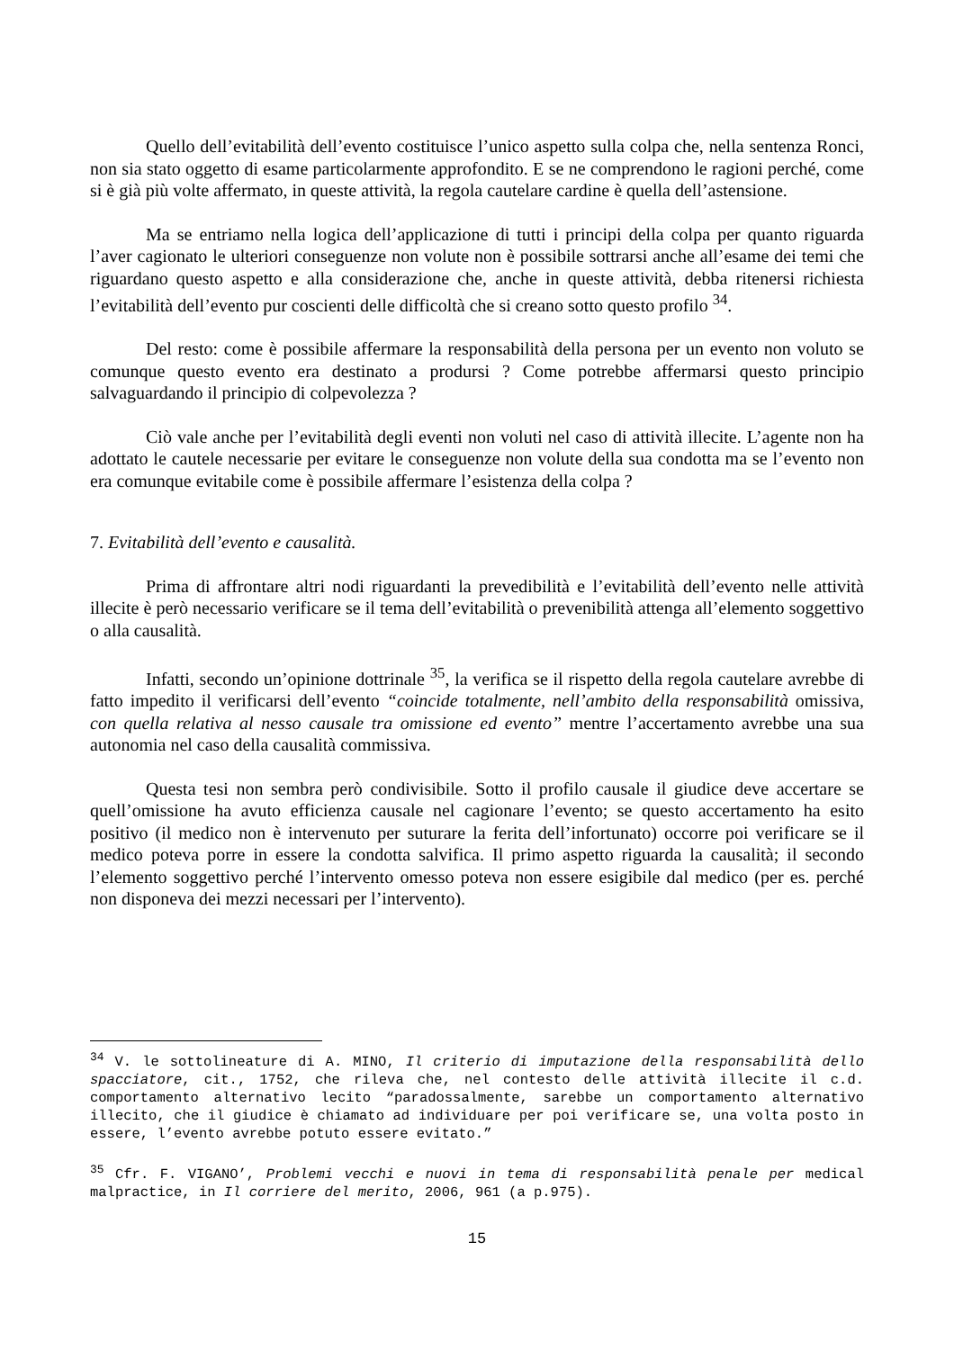Quello dell’evitabilità dell’evento costituisce l’unico aspetto sulla colpa che, nella sentenza Ronci, non sia stato oggetto di esame particolarmente approfondito. E se ne comprendono le ragioni perché, come si è già più volte affermato, in queste attività, la regola cautelare cardine è quella dell’astensione.
Ma se entriamo nella logica dell’applicazione di tutti i principi della colpa per quanto riguarda l’aver cagionato le ulteriori conseguenze non volute non è possibile sottrarsi anche all’esame dei temi che riguardano questo aspetto e alla considerazione che, anche in queste attività, debba ritenersi richiesta l’evitabilità dell’evento pur coscienti delle difficoltà che si creano sotto questo profilo <sup>34</sup>.
Del resto: come è possibile affermare la responsabilità della persona per un evento non voluto se comunque questo evento era destinato a prodursi ? Come potrebbe affermarsi questo principio salvaguardando il principio di colpevolezza ?
Ciò vale anche per l’evitabilità degli eventi non voluti nel caso di attività illecite. L’agente non ha adottato le cautele necessarie per evitare le conseguenze non volute della sua condotta ma se l’evento non era comunque evitabile come è possibile affermare l’esistenza della colpa ?
7. Evitabilità dell’evento e causalità.
Prima di affrontare altri nodi riguardanti la prevedibilità e l’evitabilità dell’evento nelle attività illecite è però necessario verificare se il tema dell’evitabilità o prevenibilità attenga all’elemento soggettivo o alla causalità.
Infatti, secondo un’opinione dottrinale <sup>35</sup>, la verifica se il rispetto della regola cautelare avrebbe di fatto impedito il verificarsi dell’evento “coincide totalmente, nell’ambito della responsabilità omissiva, con quella relativa al nesso causale tra omissione ed evento” mentre l’accertamento avrebbe una sua autonomia nel caso della causalità commissiva.
Questa tesi non sembra però condivisibile. Sotto il profilo causale il giudice deve accertare se quell’omissione ha avuto efficienza causale nel cagionare l’evento; se questo accertamento ha esito positivo (il medico non è intervenuto per suturare la ferita dell’infortunato) occorre poi verificare se il medico poteva porre in essere la condotta salvifica. Il primo aspetto riguarda la causalità; il secondo l’elemento soggettivo perché l’intervento omesso poteva non essere esigibile dal medico (per es. perché non disponeva dei mezzi necessari per l’intervento).
<sup>34</sup> V. le sottolineature di A. MINO, Il criterio di imputazione della responsabilità dello spacciatore, cit., 1752, che rileva che, nel contesto delle attività illecite il c.d. comportamento alternativo lecito “paradossalmente, sarebbe un comportamento alternativo illecito, che il giudice è chiamato ad individuare per poi verificare se, una volta posto in essere, l’evento avrebbe potuto essere evitato.”
<sup>35</sup> Cfr. F. VIGANO’, Problemi vecchi e nuovi in tema di responsabilità penale per medical malpractice, in Il corriere del merito, 2006, 961 (a p.975).
15